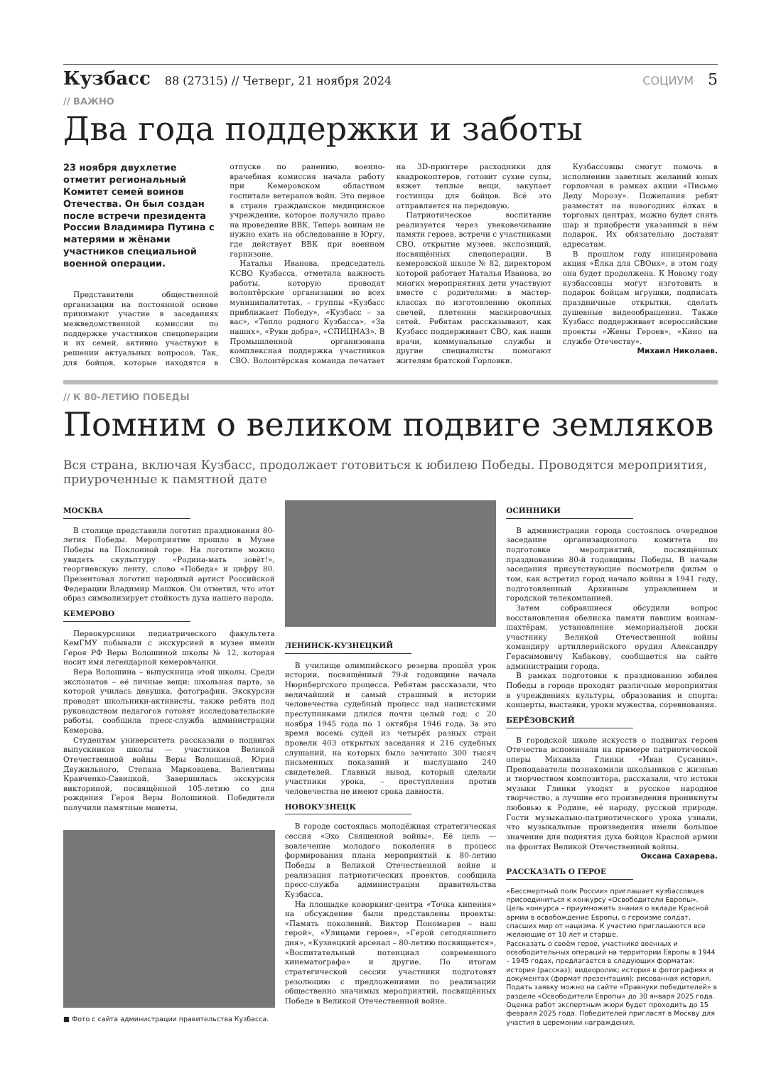Кузбасс 88 (27315) // Четверг, 21 ноября 2024 СОЦИУМ 5
// ВАЖНО
Два года поддержки и заботы
23 ноября двухлетие отметит региональный Комитет семей воинов Отечества. Он был создан после встречи президента России Владимира Путина с матерями и жёнами участников специальной военной операции.
Представители общественной организации на постоянной основе принимают участие в заседаниях межведомственной комиссии по поддержке участников спецоперации и их семей, активно участвуют в решении актуальных вопросов. Так, для бойцов, которые находятся в отпуске по ранению, военно-врачебная комиссия начала работу при Кемеровском областном госпитале ветеранов войн. Это первое в стране гражданское медицинское учреждение, которое получило право на проведение ВВК. Теперь воинам не нужно ехать на обследование в Юргу, где действует ВВК при военном гарнизоне.
Наталья Иванова, председатель КСВО Кузбасса, отметила важность работы, которую проводят волонтёрские организации во всех муниципалитетах, – группы «Кузбасс приближает Победу», «Кузбасс – за вас», «Тепло родного Кузбасса», «За наших», «Руки добра», «СПИЦНАЗ». В Промышленной организована комплексная поддержка участников СВО. Волонтёрская команда печатает на 3D-принтере расходники для квадрокоптеров, готовит сухие супы, вяжет теплые вещи, закупает гостинцы для бойцов. Всё это отправляется на передовую.
Патриотическое воспитание реализуется через увековечивание памяти героев, встречи с участниками СВО, открытие музеев, экспозиций, посвящённых спецоперации. В кемеровской школе № 82, директором которой работает Наталья Иванова, во многих мероприятиях дети участвуют вместе с родителями: в мастер-классах по изготовлению окопных свечей, плетении маскировочных сетей. Ребятам рассказывают, как Кузбасс поддерживает СВО, как наши врачи, коммунальные службы и другие специалисты помогают жителям братской Горловки.
Кузбассовцы смогут помочь в исполнении заветных желаний юных горловчан в рамках акции «Письмо Деду Морозу». Пожелания ребят разместят на новогодних ёлках в торговых центрах, можно будет снять шар и приобрести указанный в нём подарок. Их обязательно доставят адресатам.
В прошлом году инициирована акция «Ёлка для СВОих», в этом году она будет продолжена. К Новому году кузбассовцы могут изготовить в подарок бойцам игрушки, подписать праздничные открытки, сделать душевные видеообращения. Также Кузбасс поддерживает всероссийские проекты «Жены Героев», «Кино на службе Отечеству».
Михаил Николаев.
// К 80-ЛЕТИЮ ПОБЕДЫ
Помним о великом подвиге земляков
Вся страна, включая Кузбасс, продолжает готовиться к юбилею Победы. Проводятся мероприятия, приуроченные к памятной дате
МОСКВА
В столице представили логотип празднования 80-летия Победы. Мероприятие прошло в Музее Победы на Поклонной горе. На логотипе можно увидеть скульптуру «Родина-мать зовёт!», георгиевскую ленту, слово «Победа» и цифру 80. Презентовал логотип народный артист Российской Федерации Владимир Машков. Он отметил, что этот образ символизирует стойкость духа нашего народа.
КЕМЕРОВО
Первокурсники педиатрического факультета КемГМУ побывали с экскурсией в музее имени Героя РФ Веры Волошиной школы № 12, которая носит имя легендарной кемеровчанки.
Вера Волошина – выпускница этой школы. Среди экспонатов – её личные вещи: школьная парта, за которой училась девушка, фотографии. Экскурсии проводят школьники-активисты, также ребята под руководством педагогов готовят исследовательские работы, сообщила пресс-служба администрации Кемерова.
Студентам университета рассказали о подвигах выпускников школы — участников Великой Отечественной войны Веры Волошиной, Юрия Двужильного, Степана Марковцева, Валентины Кравченко-Савицкой. Завершилась экскурсия викториной, посвящённой 105-летию со дня рождения Героя Веры Волошиной. Победители получили памятные монеты.
■ Фото с сайта администрации правительства Кузбасса.
ЛЕНИНСК-КУЗНЕЦКИЙ
В училище олимпийского резерва прошёл урок истории, посвящённый 79-й годовщине начала Нюрнбергского процесса. Ребятам рассказали, что величайший и самый страшный в истории человечества судебный процесс над нацистскими преступниками длился почти целый год: с 20 ноября 1945 года по 1 октября 1946 года. За это время восемь судей из четырёх разных стран провели 403 открытых заседания и 216 судебных слушаний, на которых было зачитано 300 тысяч письменных показаний и выслушано 240 свидетелей. Главный вывод, который сделали участники урока, – преступления против человечества не имеют срока давности.
НОВОКУЗНЕЦК
В городе состоялась молодёжная стратегическая сессия «Эхо Священной войны». Её цель — вовлечение молодого поколения в процесс формирования плана мероприятий к 80-летию Победы в Великой Отечественной войне и реализация патриотических проектов, сообщила пресс-служба администрации правительства Кузбасса.
На площадке коворкинг-центра «Точка кипения» на обсуждение были представлены проекты: «Память поколений. Виктор Пономарев – наш герой», «Улицами героев», «Герой сегодняшнего дня», «Кузнецкий арсенал – 80-летию посвящается», «Воспитательный потенциал современного кинематографа» и другие. По итогам стратегической сессии участники подготовят резолюцию с предложениями по реализации общественно значимых мероприятий, посвящённых Победе в Великой Отечественной войне.
ОСИННИКИ
В администрации города состоялось очередное заседание организационного комитета по подготовке мероприятий, посвящённых празднованию 80-й годовщины Победы. В начале заседания присутствующие посмотрели фильм о том, как встретил город начало войны в 1941 году, подготовленный Архивным управлением и городской телекомпанией.
Затем собравшиеся обсудили вопрос восстановления обелиска памяти павшим воинам-шахтёрам, установление мемориальной доски участнику Великой Отечественной войны командиру артиллерийского орудия Александру Герасимовичу Кабакову, сообщается на сайте администрации города.
В рамках подготовки к празднованию юбилея Победы в городе проходят различные мероприятия в учреждениях культуры, образования и спорта: концерты, выставки, уроки мужества, соревнования.
БЕРЁЗОВСКИЙ
В городской школе искусств о подвигах героев Отечества вспоминали на примере патриотической оперы Михаила Глинки «Иван Сусанин». Преподаватели познакомили школьников с жизнью и творчеством композитора, рассказали, что истоки музыки Глинки уходят в русское народное творчество, а лучшие его произведения проникнуты любовью к Родине, её народу, русской природе. Гости музыкально-патриотического урока узнали, что музыкальные произведения имели большое значение для поднятия духа бойцов Красной армии на фронтах Великой Отечественной войны.
Оксана Сахарева.
РАССКАЗАТЬ О ГЕРОЕ
«Бессмертный полк России» приглашает кузбассовцев присоединиться к конкурсу «Освободители Европы». Цель конкурса – приумножить знания о вкладе Красной армии в освобождение Европы, о героизме солдат, спасших мир от нацизма. К участию приглашаются все желающие от 10 лет и старше.
Рассказать о своём герое, участнике военных и освободительных операций на территории Европы в 1944 – 1945 годах, предлагается в следующих форматах: история (рассказ); видеоролик; история в фотографиях и документах (формат презентация); рисованная история.
Подать заявку можно на сайте «Правнуки победителей» в разделе «Освободители Европы» до 30 января 2025 года. Оценка работ экспертным жюри будет проходить до 15 февраля 2025 года. Победителей пригласят в Москву для участия в церемонии награждения.